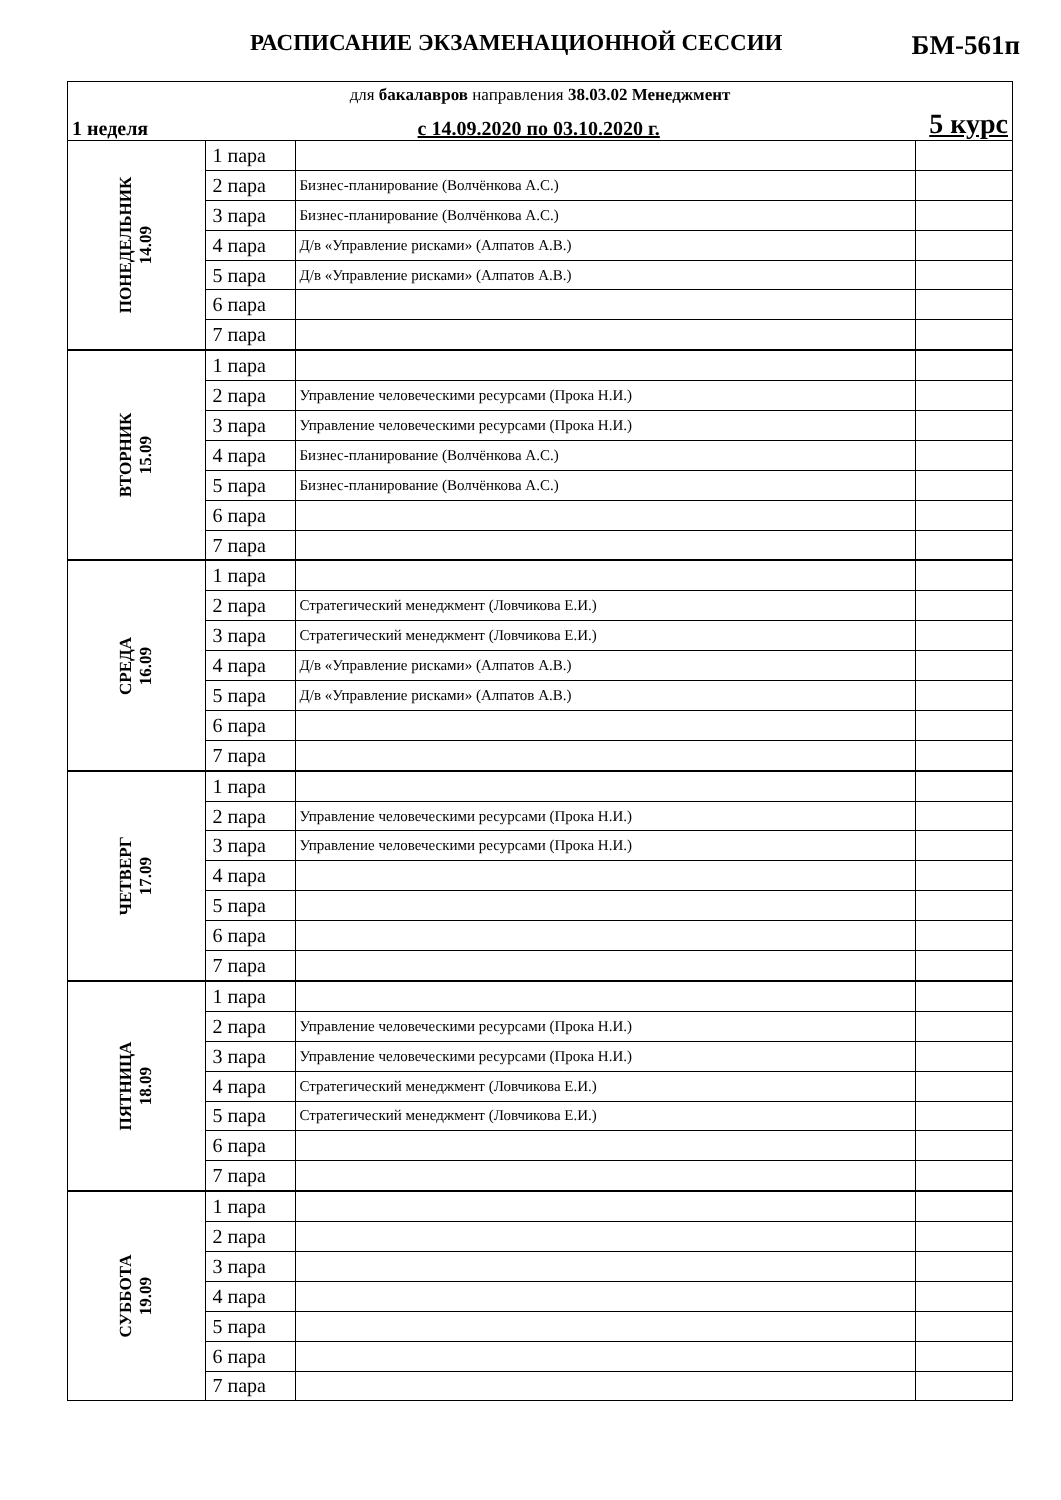РАСПИСАНИЕ ЭКЗАМЕНАЦИОННОЙ СЕССИИ БМ-561п
| для бакалавров направления 38.03.02 Менеджмент | | | |
| 1 неделя с 14.09.2020 по 03.10.2020 г. 5 курс | | | |
| ПОНЕДЕЛЬНИК 14.09 | 1 пара | | |
| | 2 пара | Бизнес-планирование (Волчёнкова А.С.) | |
| | 3 пара | Бизнес-планирование (Волчёнкова А.С.) | |
| | 4 пара | Д/в «Управление рисками» (Алпатов А.В.) | |
| | 5 пара | Д/в «Управление рисками» (Алпатов А.В.) | |
| | 6 пара | | |
| | 7 пара | | |
| ВТОРНИК 15.09 | 1 пара | | |
| | 2 пара | Управление человеческими ресурсами (Прока Н.И.) | |
| | 3 пара | Управление человеческими ресурсами (Прока Н.И.) | |
| | 4 пара | Бизнес-планирование (Волчёнкова А.С.) | |
| | 5 пара | Бизнес-планирование (Волчёнкова А.С.) | |
| | 6 пара | | |
| | 7 пара | | |
| СРЕДА 16.09 | 1 пара | | |
| | 2 пара | Стратегический менеджмент (Ловчикова Е.И.) | |
| | 3 пара | Стратегический менеджмент (Ловчикова Е.И.) | |
| | 4 пара | Д/в «Управление рисками» (Алпатов А.В.) | |
| | 5 пара | Д/в «Управление рисками» (Алпатов А.В.) | |
| | 6 пара | | |
| | 7 пара | | |
| ЧЕТВЕРГ 17.09 | 1 пара | | |
| | 2 пара | Управление человеческими ресурсами (Прока Н.И.) | |
| | 3 пара | Управление человеческими ресурсами (Прока Н.И.) | |
| | 4 пара | | |
| | 5 пара | | |
| | 6 пара | | |
| | 7 пара | | |
| ПЯТНИЦА 18.09 | 1 пара | | |
| | 2 пара | Управление человеческими ресурсами (Прока Н.И.) | |
| | 3 пара | Управление человеческими ресурсами (Прока Н.И.) | |
| | 4 пара | Стратегический менеджмент (Ловчикова Е.И.) | |
| | 5 пара | Стратегический менеджмент (Ловчикова Е.И.) | |
| | 6 пара | | |
| | 7 пара | | |
| СУББОТА 19.09 | 1 пара | | |
| | 2 пара | | |
| | 3 пара | | |
| | 4 пара | | |
| | 5 пара | | |
| | 6 пара | | |
| | 7 пара | | |